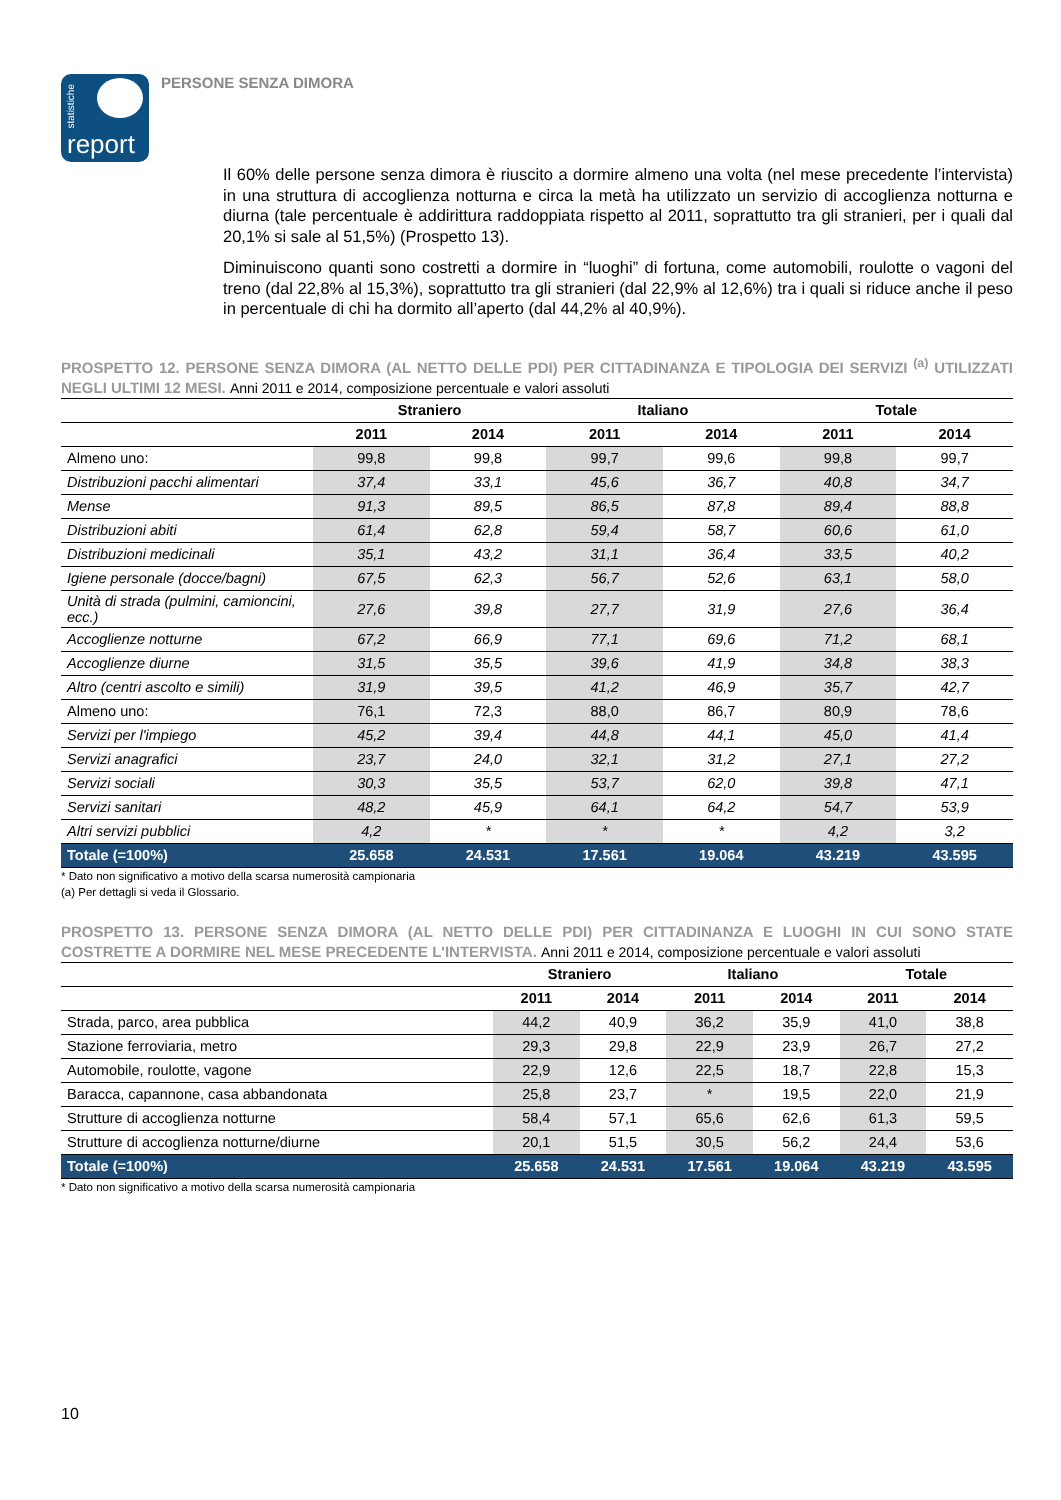statistiche
report
PERSONE SENZA DIMORA
Il 60% delle persone senza dimora è riuscito a dormire almeno una volta (nel mese precedente l’intervista) in una struttura di accoglienza notturna e circa la metà ha utilizzato un servizio di accoglienza notturna e diurna (tale percentuale è addirittura raddoppiata rispetto al 2011, soprattutto tra gli stranieri, per i quali dal 20,1% si sale al 51,5%) (Prospetto 13).
Diminuiscono quanti sono costretti a dormire in “luoghi” di fortuna, come automobili, roulotte o vagoni del treno (dal 22,8% al 15,3%), soprattutto tra gli stranieri (dal 22,9% al 12,6%) tra i quali si riduce anche il peso in percentuale di chi ha dormito all’aperto (dal 44,2% al 40,9%).
PROSPETTO 12. PERSONE SENZA DIMORA (AL NETTO DELLE PDI) PER CITTADINANZA E TIPOLOGIA DEI SERVIZI <sup>(a)</sup> UTILIZZATI NEGLI ULTIMI 12 MESI. Anni 2011 e 2014, composizione percentuale e valori assoluti
| | Straniero | | Italiano | | Totale | |
| --- | --- | --- | --- | --- | --- | --- |
| | 2011 | 2014 | 2011 | 2014 | 2011 | 2014 |
| Almeno uno: | 99,8 | 99,8 | 99,7 | 99,6 | 99,8 | 99,7 |
| Distribuzioni pacchi alimentari | 37,4 | 33,1 | 45,6 | 36,7 | 40,8 | 34,7 |
| Mense | 91,3 | 89,5 | 86,5 | 87,8 | 89,4 | 88,8 |
| Distribuzioni abiti | 61,4 | 62,8 | 59,4 | 58,7 | 60,6 | 61,0 |
| Distribuzioni medicinali | 35,1 | 43,2 | 31,1 | 36,4 | 33,5 | 40,2 |
| Igiene personale (docce/bagni) | 67,5 | 62,3 | 56,7 | 52,6 | 63,1 | 58,0 |
| Unità di strada (pulmini, camioncini, ecc.) | 27,6 | 39,8 | 27,7 | 31,9 | 27,6 | 36,4 |
| Accoglienze notturne | 67,2 | 66,9 | 77,1 | 69,6 | 71,2 | 68,1 |
| Accoglienze diurne | 31,5 | 35,5 | 39,6 | 41,9 | 34,8 | 38,3 |
| Altro (centri ascolto e simili) | 31,9 | 39,5 | 41,2 | 46,9 | 35,7 | 42,7 |
| Almeno uno: | 76,1 | 72,3 | 88,0 | 86,7 | 80,9 | 78,6 |
| Servizi per l'impiego | 45,2 | 39,4 | 44,8 | 44,1 | 45,0 | 41,4 |
| Servizi anagrafici | 23,7 | 24,0 | 32,1 | 31,2 | 27,1 | 27,2 |
| Servizi sociali | 30,3 | 35,5 | 53,7 | 62,0 | 39,8 | 47,1 |
| Servizi sanitari | 48,2 | 45,9 | 64,1 | 64,2 | 54,7 | 53,9 |
| Altri servizi pubblici | 4,2 | * | * | * | 4,2 | 3,2 |
| Totale (=100%) | 25.658 | 24.531 | 17.561 | 19.064 | 43.219 | 43.595 |
* Dato non significativo a motivo della scarsa numerosità campionaria
(a) Per dettagli si veda il Glossario.
PROSPETTO 13. PERSONE SENZA DIMORA (AL NETTO DELLE PDI) PER CITTADINANZA E LUOGHI IN CUI SONO STATE COSTRETTE A DORMIRE NEL MESE PRECEDENTE L'INTERVISTA. Anni 2011 e 2014, composizione percentuale e valori assoluti
| | Straniero | | Italiano | | Totale | |
| --- | --- | --- | --- | --- | --- | --- |
| | 2011 | 2014 | 2011 | 2014 | 2011 | 2014 |
| Strada, parco, area pubblica | 44,2 | 40,9 | 36,2 | 35,9 | 41,0 | 38,8 |
| Stazione ferroviaria, metro | 29,3 | 29,8 | 22,9 | 23,9 | 26,7 | 27,2 |
| Automobile, roulotte, vagone | 22,9 | 12,6 | 22,5 | 18,7 | 22,8 | 15,3 |
| Baracca, capannone, casa abbandonata | 25,8 | 23,7 | * | 19,5 | 22,0 | 21,9 |
| Strutture di accoglienza notturne | 58,4 | 57,1 | 65,6 | 62,6 | 61,3 | 59,5 |
| Strutture di accoglienza notturne/diurne | 20,1 | 51,5 | 30,5 | 56,2 | 24,4 | 53,6 |
| Totale (=100%) | 25.658 | 24.531 | 17.561 | 19.064 | 43.219 | 43.595 |
* Dato non significativo a motivo della scarsa numerosità campionaria
10